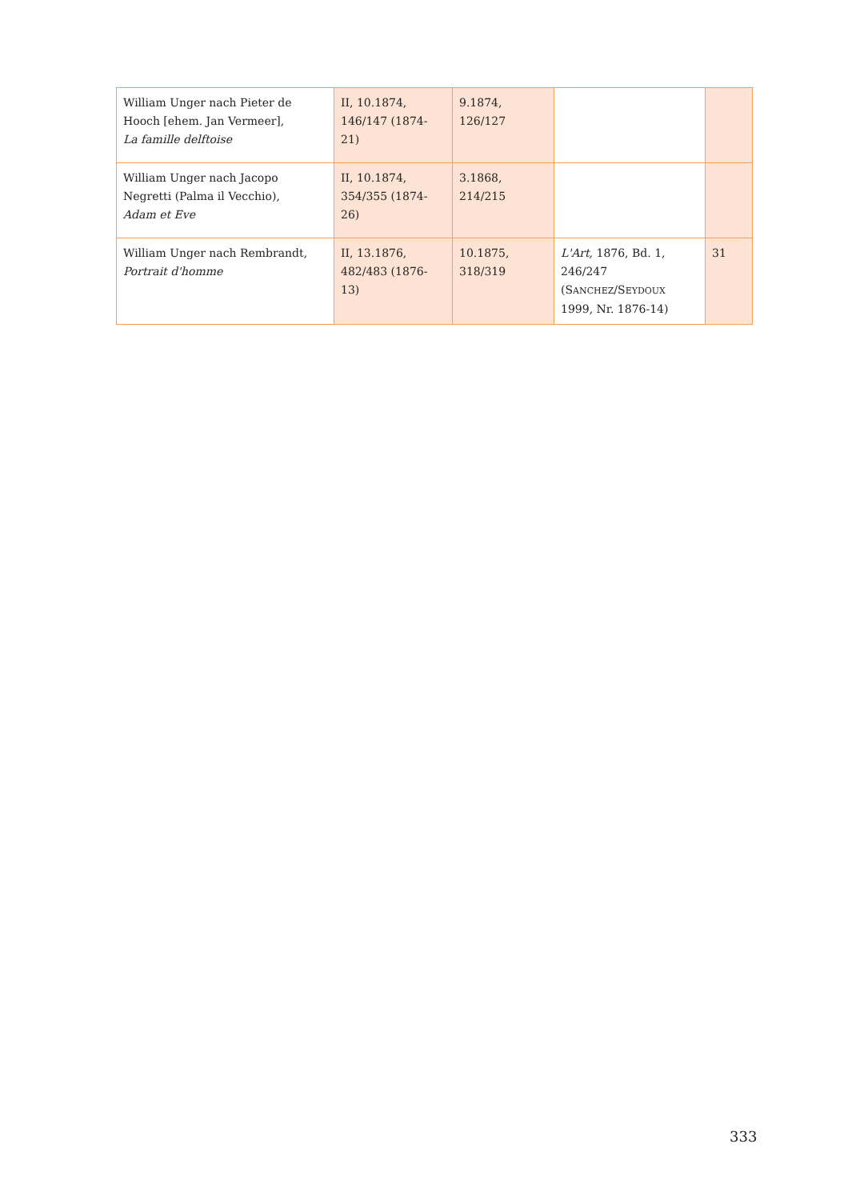| William Unger nach Pieter de Hooch [ehem. Jan Vermeer], La famille delftoise | II, 10.1874, 146/147 (1874-21) | 9.1874, 126/127 | | |
| William Unger nach Jacopo Negretti (Palma il Vecchio), Adam et Eve | II, 10.1874, 354/355 (1874-26) | 3.1868, 214/215 | | |
| William Unger nach Rembrandt, Portrait d'homme | II, 13.1876, 482/483 (1876-13) | 10.1875, 318/319 | L'Art, 1876, Bd. 1, 246/247 (S ANCHEZ /S EYDOUX 1999, Nr. 1876-14) | 31 |
333